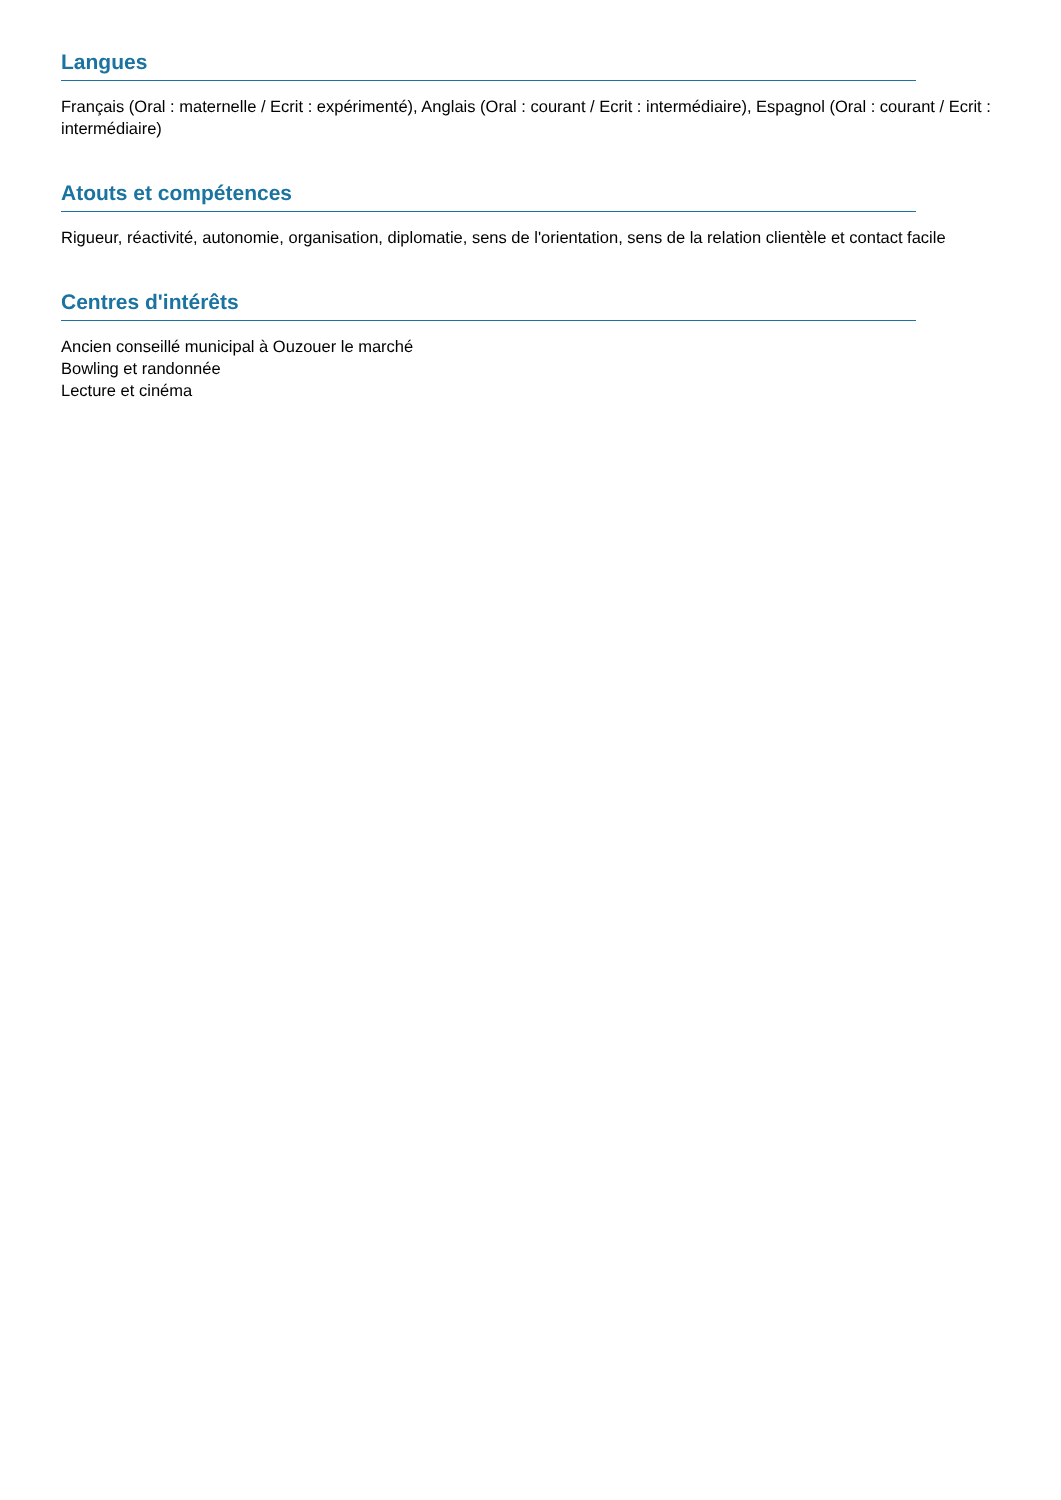Langues
Français (Oral : maternelle / Ecrit : expérimenté), Anglais (Oral : courant / Ecrit : intermédiaire), Espagnol (Oral : courant / Ecrit : intermédiaire)
Atouts et compétences
Rigueur, réactivité, autonomie, organisation, diplomatie, sens de l'orientation, sens de la relation clientèle et contact facile
Centres d'intérêts
Ancien conseillé municipal à Ouzouer le marché
Bowling et randonnée
Lecture et cinéma